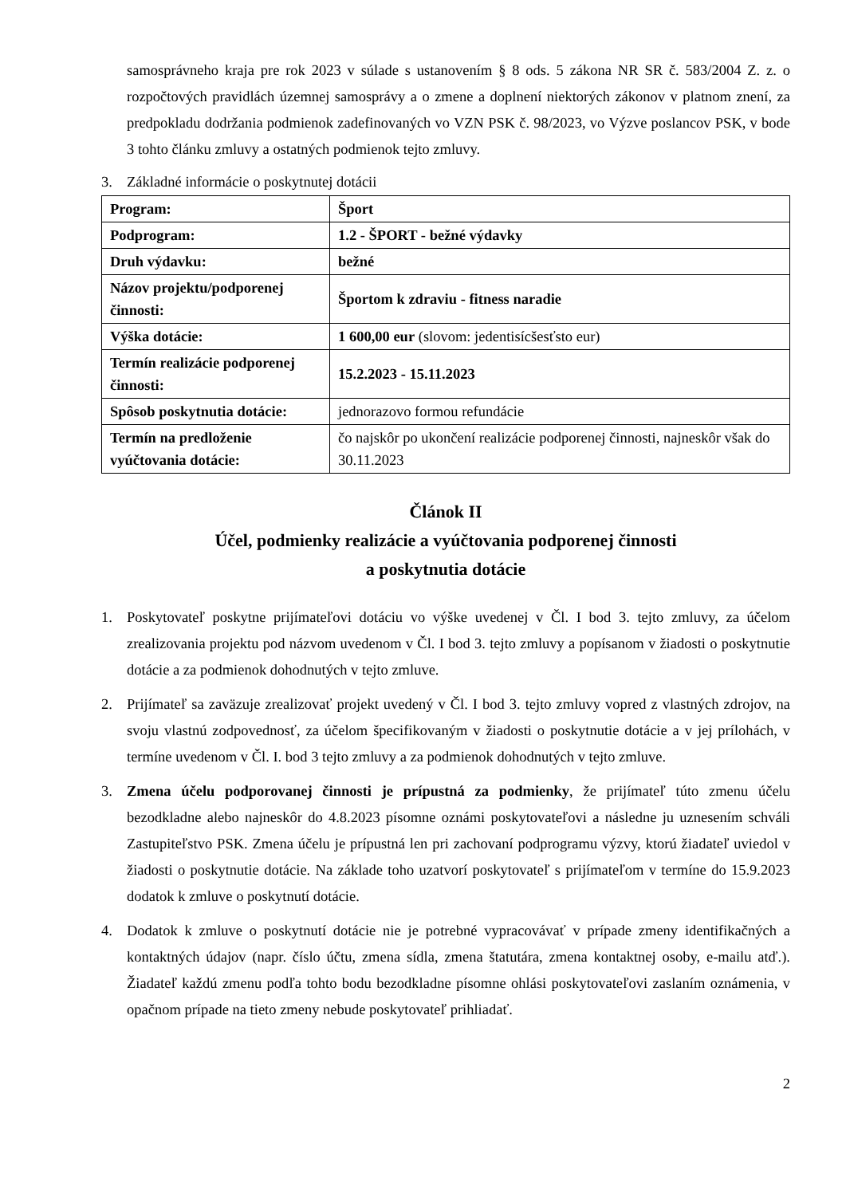samosprávneho kraja pre rok 2023 v súlade s ustanovením § 8 ods. 5 zákona NR SR č. 583/2004 Z. z. o rozpočtových pravidlách územnej samosprávy a o zmene a doplnení niektorých zákonov v platnom znení, za predpokladu dodržania podmienok zadefinovaných vo VZN PSK č. 98/2023, vo Výzve poslancov PSK, v bode 3 tohto článku zmluvy a ostatných podmienok tejto zmluvy.
3. Základné informácie o poskytnutej dotácii
| Program: | Šport |
| Podprogram: | 1.2 - ŠPORT - bežné výdavky |
| Druh výdavku: | bežné |
| Názov projektu/podporenej činnosti: | Športom k zdraviu - fitness naradie |
| Výška dotácie: | 1 600,00 eur (slovom: jedentisícšesťsto eur) |
| Termín realizácie podporenej činnosti: | 15.2.2023 - 15.11.2023 |
| Spôsob poskytnutia dotácie: | jednorazovo formou refundácie |
| Termín na predloženie vyúčtovania dotácie: | čo najskôr po ukončení realizácie podporenej činnosti, najneskôr však do 30.11.2023 |
Článok II
Účel, podmienky realizácie a vyúčtovania podporenej činnosti
a poskytnutia dotácie
1. Poskytovateľ poskytne prijímateľovi dotáciu vo výške uvedenej v Čl. I bod 3. tejto zmluvy, za účelom zrealizovania projektu pod názvom uvedenom v Čl. I bod 3. tejto zmluvy a popísanom v žiadosti o poskytnutie dotácie a za podmienok dohodnutých v tejto zmluve.
2. Prijímateľ sa zaväzuje zrealizovať projekt uvedený v Čl. I bod 3. tejto zmluvy vopred z vlastných zdrojov, na svoju vlastnú zodpovednosť, za účelom špecifikovaným v žiadosti o poskytnutie dotácie a v jej prílohách, v termíne uvedenom v Čl. I. bod 3 tejto zmluvy a za podmienok dohodnutých v tejto zmluve.
3. Zmena účelu podporovanej činnosti je prípustná za podmienky, že prijímateľ túto zmenu účelu bezodkladne alebo najneskôr do 4.8.2023 písomne oznámi poskytovateľovi a následne ju uznesením schváli Zastupiteľstvo PSK. Zmena účelu je prípustná len pri zachovaní podprogramu výzvy, ktorú žiadateľ uviedol v žiadosti o poskytnutie dotácie. Na základe toho uzatvorí poskytovateľ s prijímateľom v termíne do 15.9.2023 dodatok k zmluve o poskytnutí dotácie.
4. Dodatok k zmluve o poskytnutí dotácie nie je potrebné vypracovávať v prípade zmeny identifikačných a kontaktných údajov (napr. číslo účtu, zmena sídla, zmena štatutára, zmena kontaktnej osoby, e-mailu atď.). Žiadateľ každú zmenu podľa tohto bodu bezodkladne písomne ohlási poskytovateľovi zaslaním oznámenia, v opačnom prípade na tieto zmeny nebude poskytovateľ prihliadať.
2